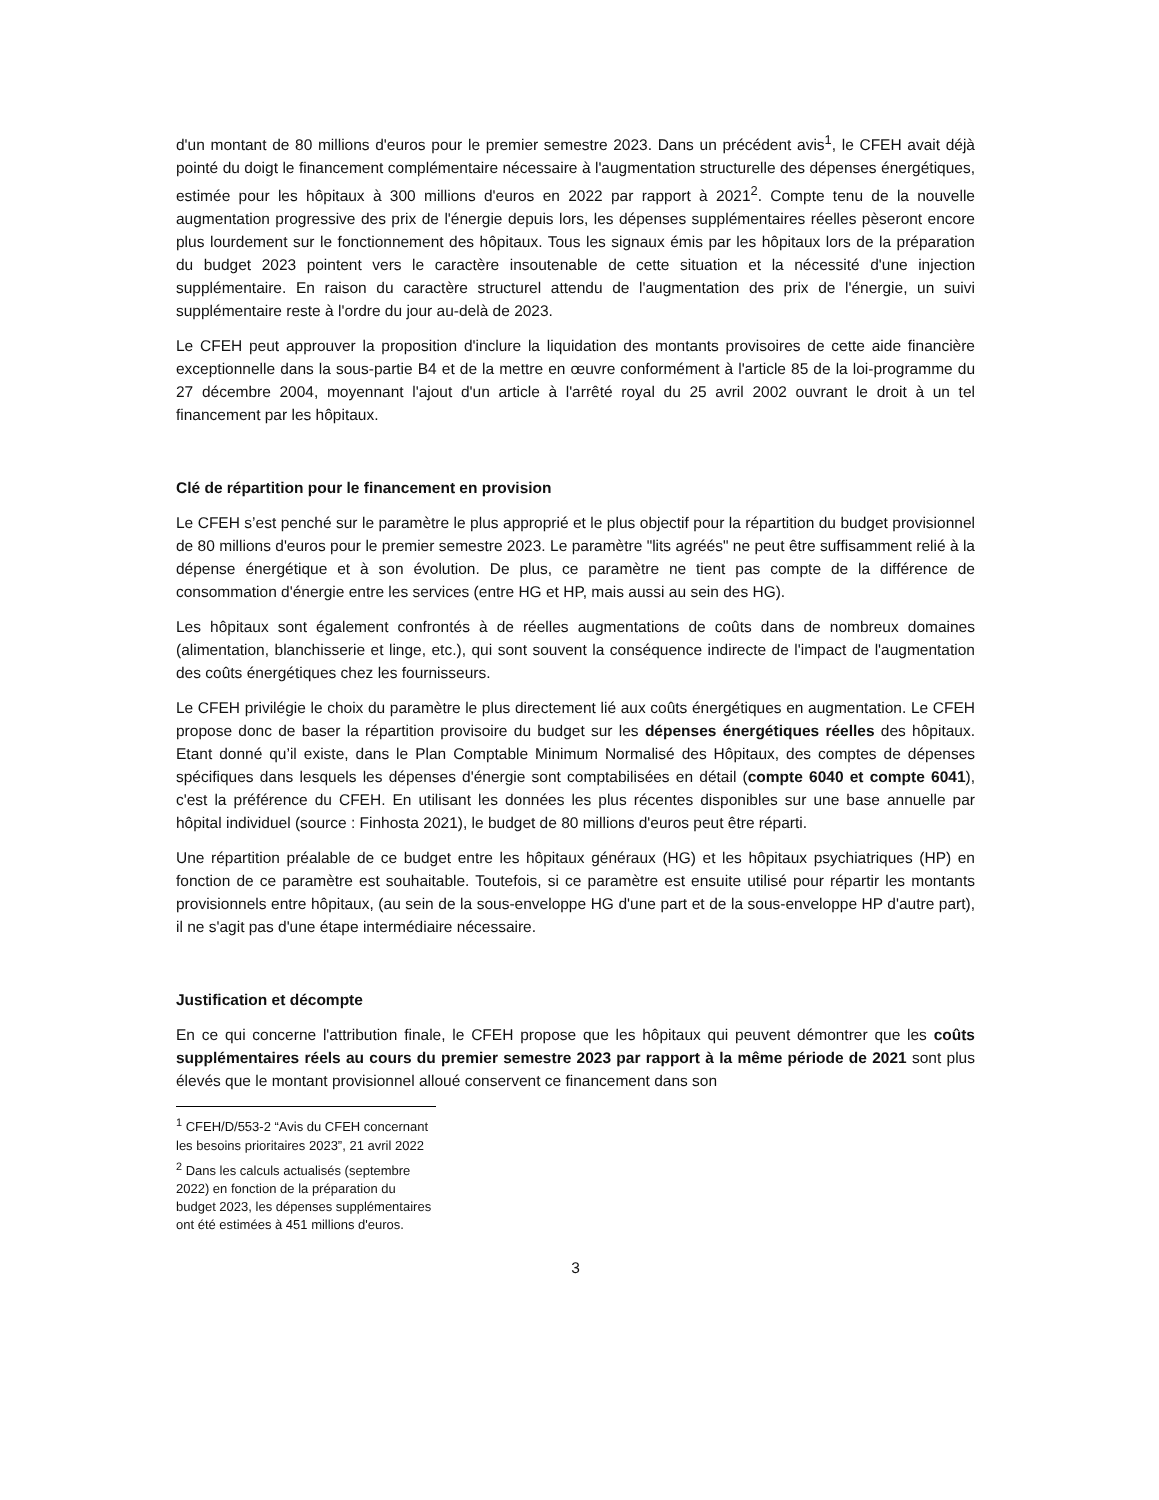d'un montant de 80 millions d'euros pour le premier semestre 2023. Dans un précédent avis<sup>1</sup>, le CFEH avait déjà pointé du doigt le financement complémentaire nécessaire à l'augmentation structurelle des dépenses énergétiques, estimée pour les hôpitaux à 300 millions d'euros en 2022 par rapport à 2021<sup>2</sup>. Compte tenu de la nouvelle augmentation progressive des prix de l'énergie depuis lors, les dépenses supplémentaires réelles pèseront encore plus lourdement sur le fonctionnement des hôpitaux. Tous les signaux émis par les hôpitaux lors de la préparation du budget 2023 pointent vers le caractère insoutenable de cette situation et la nécessité d'une injection supplémentaire. En raison du caractère structurel attendu de l'augmentation des prix de l'énergie, un suivi supplémentaire reste à l'ordre du jour au-delà de 2023.
Le CFEH peut approuver la proposition d'inclure la liquidation des montants provisoires de cette aide financière exceptionnelle dans la sous-partie B4 et de la mettre en œuvre conformément à l'article 85 de la loi-programme du 27 décembre 2004, moyennant l'ajout d'un article à l'arrêté royal du 25 avril 2002 ouvrant le droit à un tel financement par les hôpitaux.
Clé de répartition pour le financement en provision
Le CFEH s’est penché sur le paramètre le plus approprié et le plus objectif pour la répartition du budget provisionnel de 80 millions d'euros pour le premier semestre 2023. Le paramètre "lits agréés" ne peut être suffisamment relié à la dépense énergétique et à son évolution. De plus, ce paramètre ne tient pas compte de la différence de consommation d'énergie entre les services (entre HG et HP, mais aussi au sein des HG).
Les hôpitaux sont également confrontés à de réelles augmentations de coûts dans de nombreux domaines (alimentation, blanchisserie et linge, etc.), qui sont souvent la conséquence indirecte de l'impact de l'augmentation des coûts énergétiques chez les fournisseurs.
Le CFEH privilégie le choix du paramètre le plus directement lié aux coûts énergétiques en augmentation. Le CFEH propose donc de baser la répartition provisoire du budget sur les dépenses énergétiques réelles des hôpitaux. Etant donné qu’il existe, dans le Plan Comptable Minimum Normalisé des Hôpitaux, des comptes de dépenses spécifiques dans lesquels les dépenses d'énergie sont comptabilisées en détail (compte 6040 et compte 6041), c'est la préférence du CFEH. En utilisant les données les plus récentes disponibles sur une base annuelle par hôpital individuel (source : Finhosta 2021), le budget de 80 millions d'euros peut être réparti.
Une répartition préalable de ce budget entre les hôpitaux généraux (HG) et les hôpitaux psychiatriques (HP) en fonction de ce paramètre est souhaitable. Toutefois, si ce paramètre est ensuite utilisé pour répartir les montants provisionnels entre hôpitaux, (au sein de la sous-enveloppe HG d'une part et de la sous-enveloppe HP d'autre part), il ne s'agit pas d'une étape intermédiaire nécessaire.
Justification et décompte
En ce qui concerne l'attribution finale, le CFEH propose que les hôpitaux qui peuvent démontrer que les coûts supplémentaires réels au cours du premier semestre 2023 par rapport à la même période de 2021 sont plus élevés que le montant provisionnel alloué conservent ce financement dans son
<sup>1</sup> CFEH/D/553-2 “Avis du CFEH concernant les besoins prioritaires 2023”, 21 avril 2022
<sup>2</sup> Dans les calculs actualisés (septembre 2022) en fonction de la préparation du budget 2023, les dépenses supplémentaires ont été estimées à 451 millions d'euros.
3